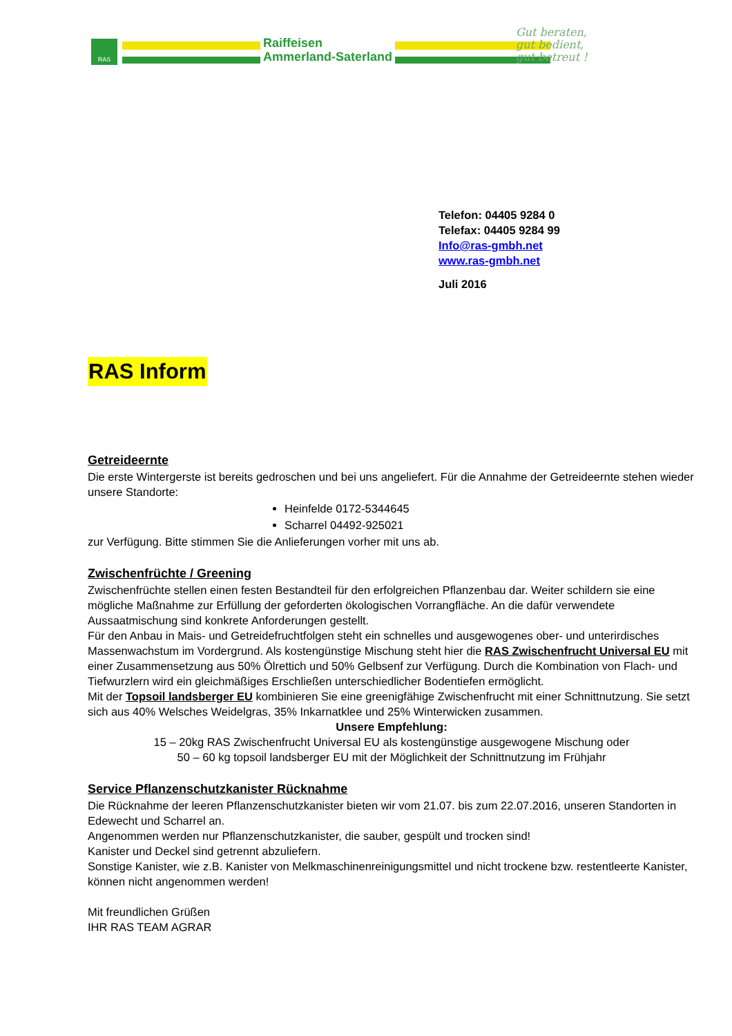RAS
Raiffeisen
Ammerland-Saterland
Gut beraten,
gut bedient,
gut betreut !
Telefon: 04405 9284 0
Telefax: 04405 9284 99
Info@ras-gmbh.net
www.ras-gmbh.net
Juli 2016
RAS Inform
Getreideernte
Die erste Wintergerste ist bereits gedroschen und bei uns angeliefert. Für die Annahme der Getreideernte stehen wieder unsere Standorte:
Heinfelde 0172-5344645
Scharrel 04492-925021
zur Verfügung. Bitte stimmen Sie die Anlieferungen vorher mit uns ab.
Zwischenfrüchte / Greening
Zwischenfrüchte stellen einen festen Bestandteil für den erfolgreichen Pflanzenbau dar. Weiter schildern sie eine mögliche Maßnahme zur Erfüllung der geforderten ökologischen Vorrangfläche. An die dafür verwendete Aussaatmischung sind konkrete Anforderungen gestellt.
Für den Anbau in Mais- und Getreidefruchtfolgen steht ein schnelles und ausgewogenes ober- und unterirdisches Massenwachstum im Vordergrund. Als kostengünstige Mischung steht hier die RAS Zwischenfrucht Universal EU mit einer Zusammensetzung aus 50% Ölrettich und 50% Gelbsenf zur Verfügung. Durch die Kombination von Flach- und Tiefwurzlern wird ein gleichmäßiges Erschließen unterschiedlicher Bodentiefen ermöglicht.
Mit der Topsoil landsberger EU kombinieren Sie eine greenigfähige Zwischenfrucht mit einer Schnittnutzung. Sie setzt sich aus 40% Welsches Weidelgras, 35% Inkarnatklee und 25% Winterwicken zusammen.
Unsere Empfehlung:
15 – 20kg RAS Zwischenfrucht Universal EU als kostengünstige ausgewogene Mischung oder
50 – 60 kg topsoil landsberger EU mit der Möglichkeit der Schnittnutzung im Frühjahr
Service Pflanzenschutzkanister Rücknahme
Die Rücknahme der leeren Pflanzenschutzkanister bieten wir vom 21.07. bis zum 22.07.2016, unseren Standorten in Edewecht und Scharrel an.
Angenommen werden nur Pflanzenschutzkanister, die sauber, gespült und trocken sind!
Kanister und Deckel sind getrennt abzuliefern.
Sonstige Kanister, wie z.B. Kanister von Melkmaschinenreinigungsmittel und nicht trockene bzw. restentleerte Kanister, können nicht angenommen werden!
Mit freundlichen Grüßen
IHR RAS TEAM AGRAR